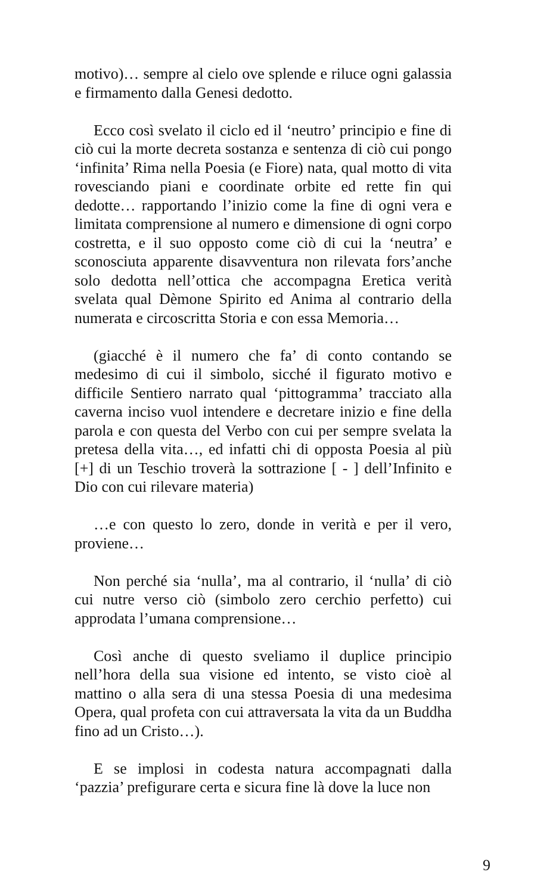motivo)… sempre al cielo ove splende e riluce ogni galassia e firmamento dalla Genesi dedotto.
Ecco così svelato il ciclo ed il ‘neutro’ principio e fine di ciò cui la morte decreta sostanza e sentenza di ciò cui pongo ‘infinita’ Rima nella Poesia (e Fiore) nata, qual motto di vita rovesciando piani e coordinate orbite ed rette fin qui dedotte… rapportando l’inizio come la fine di ogni vera e limitata comprensione al numero e dimensione di ogni corpo costretta, e il suo opposto come ciò di cui la ‘neutra’ e sconosciuta apparente disavventura non rilevata fors’anche solo dedotta nell’ottica che accompagna Eretica verità svelata qual Dèmone Spirito ed Anima al contrario della numerata e circoscritta Storia e con essa Memoria…
(giacché è il numero che fa’ di conto contando se medesimo di cui il simbolo, sicché il figurato motivo e difficile Sentiero narrato qual ‘pittogramma’ tracciato alla caverna inciso vuol intendere e decretare inizio e fine della parola e con questa del Verbo con cui per sempre svelata la pretesa della vita…, ed infatti chi di opposta Poesia al più [+] di un Teschio troverà la sottrazione [ - ] dell’Infinito e Dio con cui rilevare materia)
…e con questo lo zero, donde in verità e per il vero, proviene…
Non perché sia ‘nulla’, ma al contrario, il ‘nulla’ di ciò cui nutre verso ciò (simbolo zero cerchio perfetto) cui approdata l’umana comprensione…
Così anche di questo sveliamo il duplice principio nell’hora della sua visione ed intento, se visto cioè al mattino o alla sera di una stessa Poesia di una medesima Opera, qual profeta con cui attraversata la vita da un Buddha fino ad un Cristo…).
E se implosi in codesta natura accompagnati dalla ‘pazzia’ prefigurare certa e sicura fine là dove la luce non
9